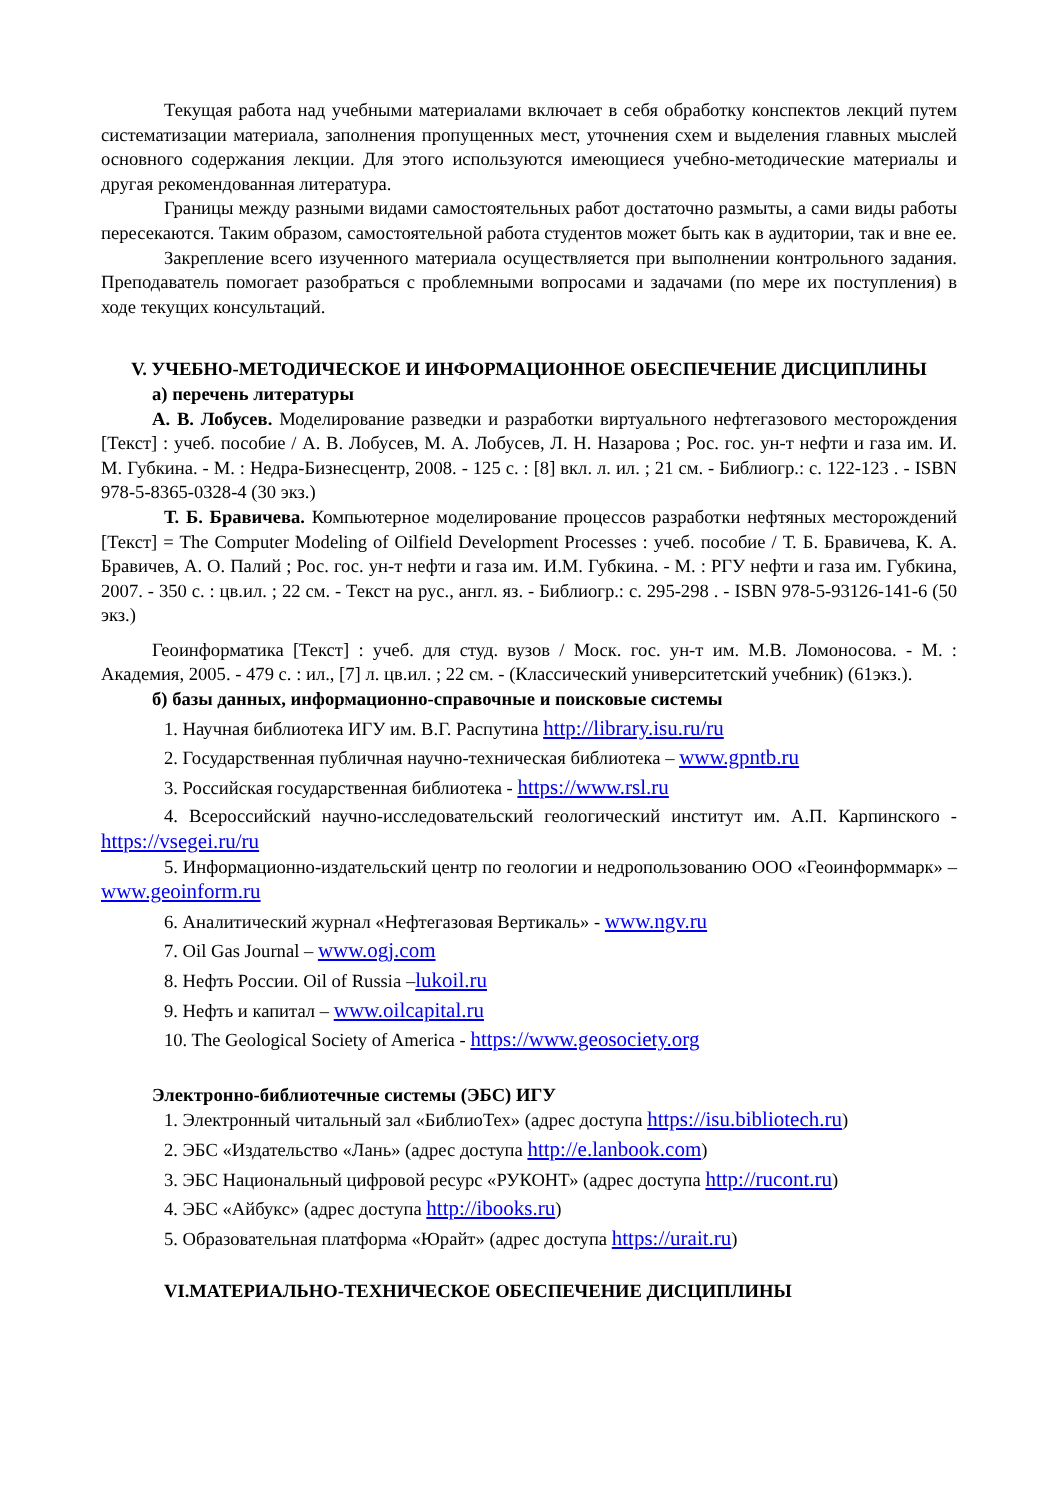Текущая работа над учебными материалами включает в себя обработку конспектов лекций путем систематизации материала, заполнения пропущенных мест, уточнения схем и выделения главных мыслей основного содержания лекции. Для этого используются имеющиеся учебно-методические материалы и другая рекомендованная литература.
Границы между разными видами самостоятельных работ достаточно размыты, а сами виды работы пересекаются. Таким образом, самостоятельной работа студентов может быть как в аудитории, так и вне ее.
Закрепление всего изученного материала осуществляется при выполнении контрольного задания. Преподаватель помогает разобраться с проблемными вопросами и задачами (по мере их поступления) в ходе текущих консультаций.
V. УЧЕБНО-МЕТОДИЧЕСКОЕ И ИНФОРМАЦИОННОЕ ОБЕСПЕЧЕНИЕ ДИСЦИПЛИНЫ
а) перечень литературы
А. В. Лобусев. Моделирование разведки и разработки виртуального нефтегазового месторождения [Текст] : учеб. пособие / А. В. Лобусев, М. А. Лобусев, Л. Н. Назарова ; Рос. гос. ун-т нефти и газа им. И. М. Губкина. - М. : Недра-Бизнесцентр, 2008. - 125 с. : [8] вкл. л. ил. ; 21 см. - Библиогр.: с. 122-123 . - ISBN 978-5-8365-0328-4 (30 экз.)
Т. Б. Бравичева. Компьютерное моделирование процессов разработки нефтяных месторождений [Текст] = The Computer Modeling of Oilfield Development Processes : учеб. пособие / Т. Б. Бравичева, К. А. Бравичев, А. О. Палий ; Рос. гос. ун-т нефти и газа им. И.М. Губкина. - М. : РГУ нефти и газа им. Губкина, 2007. - 350 с. : цв.ил. ; 22 см. - Текст на рус., англ. яз. - Библиогр.: с. 295-298 . - ISBN 978-5-93126-141-6 (50 экз.)
Геоинформатика [Текст] : учеб. для студ. вузов / Моск. гос. ун-т им. М.В. Ломоносова. - М. : Академия, 2005. - 479 с. : ил., [7] л. цв.ил. ; 22 см. - (Классический университетский учебник) (61экз.).
б) базы данных, информационно-справочные и поисковые системы
1. Научная библиотека ИГУ им. В.Г. Распутина http://library.isu.ru/ru
2. Государственная публичная научно-техническая библиотека – www.gpntb.ru
3. Российская государственная библиотека - https://www.rsl.ru
4. Всероссийский научно-исследовательский геологический институт им. А.П. Карпинского - https://vsegei.ru/ru
5. Информационно-издательский центр по геологии и недропользованию ООО «Геоинформмарк» – www.geoinform.ru
6. Аналитический журнал «Нефтегазовая Вертикаль» - www.ngv.ru
7. Oil Gas Journal – www.ogj.com
8. Нефть России. Oil of Russia –lukoil.ru
9. Нефть и капитал – www.oilcapital.ru
10. The Geological Society of America - https://www.geosociety.org
Электронно-библиотечные системы (ЭБС) ИГУ
1. Электронный читальный зал «БиблиоТех» (адрес доступа https://isu.bibliotech.ru)
2. ЭБС «Издательство «Лань» (адрес доступа http://e.lanbook.com)
3. ЭБС Национальный цифровой ресурс «РУКОНТ» (адрес доступа http://rucont.ru)
4. ЭБС «Айбукс» (адрес доступа http://ibooks.ru)
5. Образовательная платформа «Юрайт» (адрес доступа https://urait.ru)
VI.МАТЕРИАЛЬНО-ТЕХНИЧЕСКОЕ ОБЕСПЕЧЕНИЕ ДИСЦИПЛИНЫ